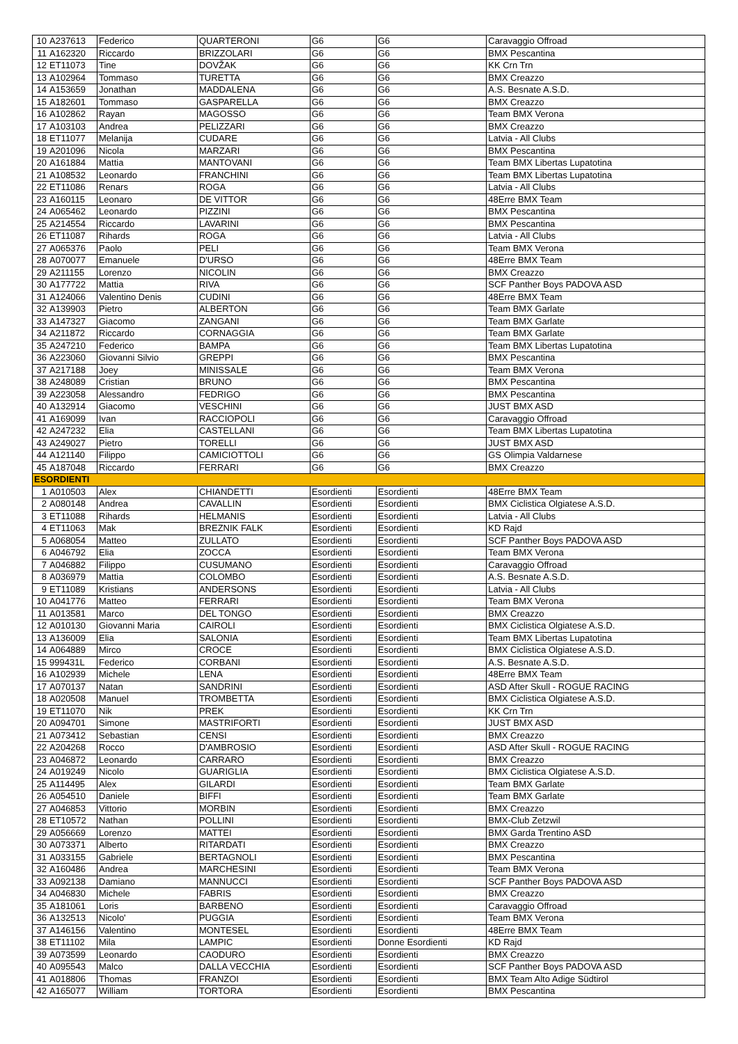| 10 | A237613 | Federico | QUARTERONI | G6 | G6 | Caravaggio Offroad |
| 11 | A162320 | Riccardo | BRIZZOLARI | G6 | G6 | BMX Pescantina |
| 12 | ET11073 | Tine | DOVŽAK | G6 | G6 | KK Crn Trn |
| 13 | A102964 | Tommaso | TURETTA | G6 | G6 | BMX Creazzo |
| 14 | A153659 | Jonathan | MADDALENA | G6 | G6 | A.S. Besnate A.S.D. |
| 15 | A182601 | Tommaso | GASPARELLA | G6 | G6 | BMX Creazzo |
| 16 | A102862 | Rayan | MAGOSSO | G6 | G6 | Team BMX Verona |
| 17 | A103103 | Andrea | PELIZZARI | G6 | G6 | BMX Creazzo |
| 18 | ET11077 | Melanija | CUDARE | G6 | G6 | Latvia - All Clubs |
| 19 | A201096 | Nicola | MARZARI | G6 | G6 | BMX Pescantina |
| 20 | A161884 | Mattia | MANTOVANI | G6 | G6 | Team BMX Libertas Lupatotina |
| 21 | A108532 | Leonardo | FRANCHINI | G6 | G6 | Team BMX Libertas Lupatotina |
| 22 | ET11086 | Renars | ROGA | G6 | G6 | Latvia - All Clubs |
| 23 | A160115 | Leonaro | DE VITTOR | G6 | G6 | 48Erre BMX Team |
| 24 | A065462 | Leonardo | PIZZINI | G6 | G6 | BMX Pescantina |
| 25 | A214554 | Riccardo | LAVARINI | G6 | G6 | BMX Pescantina |
| 26 | ET11087 | Rihards | ROGA | G6 | G6 | Latvia - All Clubs |
| 27 | A065376 | Paolo | PELI | G6 | G6 | Team BMX Verona |
| 28 | A070077 | Emanuele | D'URSO | G6 | G6 | 48Erre BMX Team |
| 29 | A211155 | Lorenzo | NICOLIN | G6 | G6 | BMX Creazzo |
| 30 | A177722 | Mattia | RIVA | G6 | G6 | SCF Panther Boys PADOVA ASD |
| 31 | A124066 | Valentino Denis | CUDINI | G6 | G6 | 48Erre BMX Team |
| 32 | A139903 | Pietro | ALBERTON | G6 | G6 | Team BMX Garlate |
| 33 | A147327 | Giacomo | ZANGANI | G6 | G6 | Team BMX Garlate |
| 34 | A211872 | Riccardo | CORNAGGIA | G6 | G6 | Team BMX Garlate |
| 35 | A247210 | Federico | BAMPA | G6 | G6 | Team BMX Libertas Lupatotina |
| 36 | A223060 | Giovanni Silvio | GREPPI | G6 | G6 | BMX Pescantina |
| 37 | A217188 | Joey | MINISSALE | G6 | G6 | Team BMX Verona |
| 38 | A248089 | Cristian | BRUNO | G6 | G6 | BMX Pescantina |
| 39 | A223058 | Alessandro | FEDRIGO | G6 | G6 | BMX Pescantina |
| 40 | A132914 | Giacomo | VESCHINI | G6 | G6 | JUST BMX ASD |
| 41 | A169099 | Ivan | RACCIOPOLI | G6 | G6 | Caravaggio Offroad |
| 42 | A247232 | Elia | CASTELLANI | G6 | G6 | Team BMX Libertas Lupatotina |
| 43 | A249027 | Pietro | TORELLI | G6 | G6 | JUST BMX ASD |
| 44 | A121140 | Filippo | CAMICIOTTOLI | G6 | G6 | GS Olimpia Valdarnese |
| 45 | A187048 | Riccardo | FERRARI | G6 | G6 | BMX Creazzo |
| ESORDIENTI | | | | | | |
| 1 | A010503 | Alex | CHIANDETTI | Esordienti | Esordienti | 48Erre BMX Team |
| 2 | A080148 | Andrea | CAVALLIN | Esordienti | Esordienti | BMX Ciclistica Olgiatese A.S.D. |
| 3 | ET11088 | Rihards | HELMANIS | Esordienti | Esordienti | Latvia - All Clubs |
| 4 | ET11063 | Mak | BREZNIK FALK | Esordienti | Esordienti | KD Rajd |
| 5 | A068054 | Matteo | ZULLATO | Esordienti | Esordienti | SCF Panther Boys PADOVA ASD |
| 6 | A046792 | Elia | ZOCCA | Esordienti | Esordienti | Team BMX Verona |
| 7 | A046882 | Filippo | CUSUMANO | Esordienti | Esordienti | Caravaggio Offroad |
| 8 | A036979 | Mattia | COLOMBO | Esordienti | Esordienti | A.S. Besnate A.S.D. |
| 9 | ET11089 | Kristians | ANDERSONS | Esordienti | Esordienti | Latvia - All Clubs |
| 10 | A041776 | Matteo | FERRARI | Esordienti | Esordienti | Team BMX Verona |
| 11 | A013581 | Marco | DEL TONGO | Esordienti | Esordienti | BMX Creazzo |
| 12 | A010130 | Giovanni Maria | CAIROLI | Esordienti | Esordienti | BMX Ciclistica Olgiatese A.S.D. |
| 13 | A136009 | Elia | SALONIA | Esordienti | Esordienti | Team BMX Libertas Lupatotina |
| 14 | A064889 | Mirco | CROCE | Esordienti | Esordienti | BMX Ciclistica Olgiatese A.S.D. |
| 15 | 999431L | Federico | CORBANI | Esordienti | Esordienti | A.S. Besnate A.S.D. |
| 16 | A102939 | Michele | LENA | Esordienti | Esordienti | 48Erre BMX Team |
| 17 | A070137 | Natan | SANDRINI | Esordienti | Esordienti | ASD After Skull - ROGUE RACING |
| 18 | A020508 | Manuel | TROMBETTA | Esordienti | Esordienti | BMX Ciclistica Olgiatese A.S.D. |
| 19 | ET11070 | Nik | PREK | Esordienti | Esordienti | KK Crn Trn |
| 20 | A094701 | Simone | MASTRIFORTI | Esordienti | Esordienti | JUST BMX ASD |
| 21 | A073412 | Sebastian | CENSI | Esordienti | Esordienti | BMX Creazzo |
| 22 | A204268 | Rocco | D'AMBROSIO | Esordienti | Esordienti | ASD After Skull - ROGUE RACING |
| 23 | A046872 | Leonardo | CARRARO | Esordienti | Esordienti | BMX Creazzo |
| 24 | A019249 | Nicolo | GUARIGLIA | Esordienti | Esordienti | BMX Ciclistica Olgiatese A.S.D. |
| 25 | A114495 | Alex | GILARDI | Esordienti | Esordienti | Team BMX Garlate |
| 26 | A054510 | Daniele | BIFFI | Esordienti | Esordienti | Team BMX Garlate |
| 27 | A046853 | Vittorio | MORBIN | Esordienti | Esordienti | BMX Creazzo |
| 28 | ET10572 | Nathan | POLLINI | Esordienti | Esordienti | BMX-Club Zetzwil |
| 29 | A056669 | Lorenzo | MATTEI | Esordienti | Esordienti | BMX Garda Trentino ASD |
| 30 | A073371 | Alberto | RITARDATI | Esordienti | Esordienti | BMX Creazzo |
| 31 | A033155 | Gabriele | BERTAGNOLI | Esordienti | Esordienti | BMX Pescantina |
| 32 | A160486 | Andrea | MARCHESINI | Esordienti | Esordienti | Team BMX Verona |
| 33 | A092138 | Damiano | MANNUCCI | Esordienti | Esordienti | SCF Panther Boys PADOVA ASD |
| 34 | A046830 | Michele | FABRIS | Esordienti | Esordienti | BMX Creazzo |
| 35 | A181061 | Loris | BARBENO | Esordienti | Esordienti | Caravaggio Offroad |
| 36 | A132513 | Nicolo' | PUGGIA | Esordienti | Esordienti | Team BMX Verona |
| 37 | A146156 | Valentino | MONTESEL | Esordienti | Esordienti | 48Erre BMX Team |
| 38 | ET11102 | Mila | LAMPIC | Esordienti | Donne Esordienti | KD Rajd |
| 39 | A073599 | Leonardo | CAODURO | Esordienti | Esordienti | BMX Creazzo |
| 40 | A095543 | Malco | DALLA VECCHIA | Esordienti | Esordienti | SCF Panther Boys PADOVA ASD |
| 41 | A018806 | Thomas | FRANZOI | Esordienti | Esordienti | BMX Team Alto Adige Südtirol |
| 42 | A165077 | William | TORTORA | Esordienti | Esordienti | BMX Pescantina |